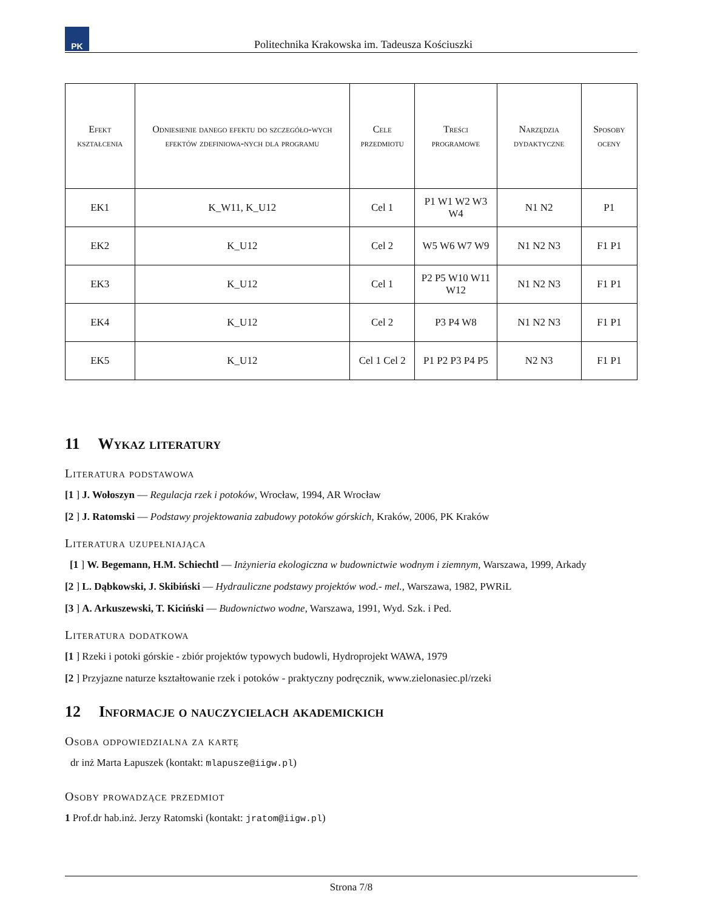PK
Politechnika Krakowska im. Tadeusza Kościuszki
| Efekt kształcenia | Odniesienie danego efektu do szczegóło-wych efektów zdefiniowa-nych dla programu | Cele przedmiotu | Treści programowe | Narzędzia dydaktyczne | Sposoby oceny |
| --- | --- | --- | --- | --- | --- |
| EK1 | K_W11, K_U12 | Cel 1 | P1 W1 W2 W3 W4 | N1 N2 | P1 |
| EK2 | K_U12 | Cel 2 | W5 W6 W7 W9 | N1 N2 N3 | F1 P1 |
| EK3 | K_U12 | Cel 1 | P2 P5 W10 W11 W12 | N1 N2 N3 | F1 P1 |
| EK4 | K_U12 | Cel 2 | P3 P4 W8 | N1 N2 N3 | F1 P1 |
| EK5 | K_U12 | Cel 1 Cel 2 | P1 P2 P3 P4 P5 | N2 N3 | F1 P1 |
11 Wykaz literatury
Literatura podstawowa
[1 ] J. Wołoszyn — Regulacja rzek i potoków, Wrocław, 1994, AR Wrocław
[2 ] J. Ratomski — Podstawy projektowania zabudowy potoków górskich, Kraków, 2006, PK Kraków
Literatura uzupełniająca
[1 ] W. Begemann, H.M. Schiechtl — Inżynieria ekologiczna w budownictwie wodnym i ziemnym, Warszawa, 1999, Arkady
[2 ] L. Dąbkowski, J. Skibiński — Hydrauliczne podstawy projektów wod.- mel., Warszawa, 1982, PWRiL
[3 ] A. Arkuszewski, T. Kiciński — Budownictwo wodne, Warszawa, 1991, Wyd. Szk. i Ped.
Literatura dodatkowa
[1 ] Rzeki i potoki górskie - zbiór projektów typowych budowli, Hydroprojekt WAWA, 1979
[2 ] Przyjazne naturze kształtowanie rzek i potoków - praktyczny podręcznik, www.zielonasiec.pl/rzeki
12 Informacje o nauczycielach akademickich
Osoba odpowiedzialna za kartę
dr inż Marta Łapuszek (kontakt: mlapusze@iigw.pl)
Osoby prowadzące przedmiot
1 Prof.dr hab.inż. Jerzy Ratomski (kontakt: jratom@iigw.pl)
Strona 7/8